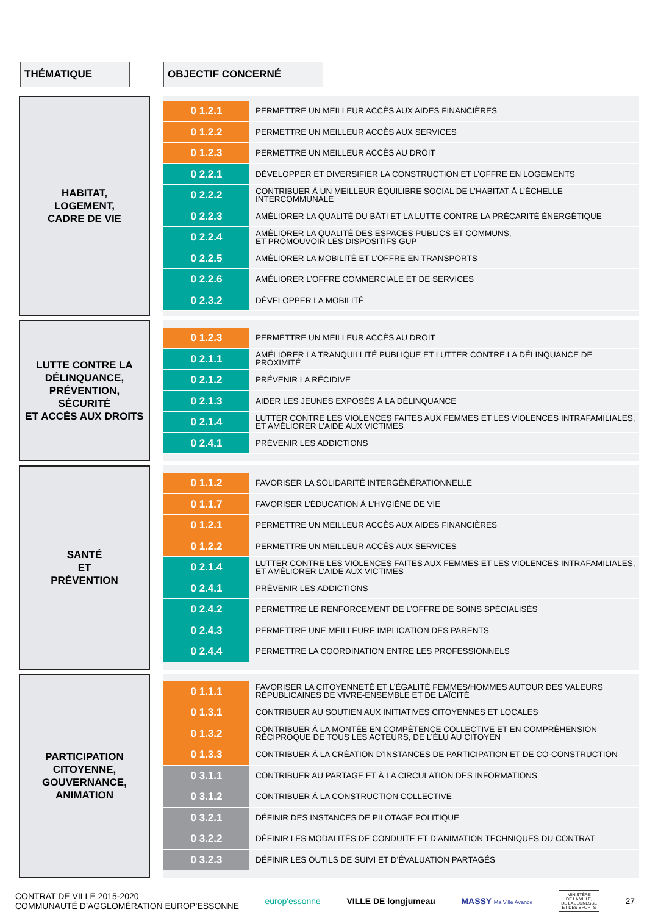THÉMATIQUE OBJECTIF CONCERNÉ
HABITAT,
LOGEMENT,
CADRE DE VIE
| 0 1.2.1 | PERMETTRE UN MEILLEUR ACCÈS AUX AIDES FINANCIÈRES |
| 0 1.2.2 | PERMETTRE UN MEILLEUR ACCÈS AUX SERVICES |
| 0 1.2.3 | PERMETTRE UN MEILLEUR ACCÈS AU DROIT |
| 0 2.2.1 | DÉVELOPPER ET DIVERSIFIER LA CONSTRUCTION ET L’OFFRE EN LOGEMENTS |
| 0 2.2.2 | CONTRIBUER À UN MEILLEUR ÉQUILIBRE SOCIAL DE L’HABITAT À L’ÉCHELLE INTERCOMMUNALE |
| 0 2.2.3 | AMÉLIORER LA QUALITÉ DU BÂTI ET LA LUTTE CONTRE LA PRÉCARITÉ ÉNERGÉTIQUE |
| 0 2.2.4 | AMÉLIORER LA QUALITÉ DES ESPACES PUBLICS ET COMMUNS, ET PROMOUVOIR LES DISPOSITIFS GUP |
| 0 2.2.5 | AMÉLIORER LA MOBILITÉ ET L’OFFRE EN TRANSPORTS |
| 0 2.2.6 | AMÉLIORER L’OFFRE COMMERCIALE ET DE SERVICES |
| 0 2.3.2 | DÉVELOPPER LA MOBILITÉ |
LUTTE CONTRE LA
DÉLINQUANCE,
PRÉVENTION,
SÉCURITÉ
ET ACCÈS AUX DROITS
| 0 1.2.3 | PERMETTRE UN MEILLEUR ACCÈS AU DROIT |
| 0 2.1.1 | AMÉLIORER LA TRANQUILLITÉ PUBLIQUE ET LUTTER CONTRE LA DÉLINQUANCE DE PROXIMITÉ |
| 0 2.1.2 | PRÉVENIR LA RÉCIDIVE |
| 0 2.1.3 | AIDER LES JEUNES EXPOSÉS À LA DÉLINQUANCE |
| 0 2.1.4 | LUTTER CONTRE LES VIOLENCES FAITES AUX FEMMES ET LES VIOLENCES INTRAFAMILIALES, ET AMÉLIORER L’AIDE AUX VICTIMES |
| 0 2.4.1 | PRÉVENIR LES ADDICTIONS |
SANTÉ
ET
PRÉVENTION
| 0 1.1.2 | FAVORISER LA SOLIDARITÉ INTERGÉNÉRATIONNELLE |
| 0 1.1.7 | FAVORISER L’ÉDUCATION À L’HYGIÈNE DE VIE |
| 0 1.2.1 | PERMETTRE UN MEILLEUR ACCÈS AUX AIDES FINANCIÈRES |
| 0 1.2.2 | PERMETTRE UN MEILLEUR ACCÈS AUX SERVICES |
| 0 2.1.4 | LUTTER CONTRE LES VIOLENCES FAITES AUX FEMMES ET LES VIOLENCES INTRAFAMILIALES, ET AMÉLIORER L’AIDE AUX VICTIMES |
| 0 2.4.1 | PRÉVENIR LES ADDICTIONS |
| 0 2.4.2 | PERMETTRE LE RENFORCEMENT DE L’OFFRE DE SOINS SPÉCIALISÉS |
| 0 2.4.3 | PERMETTRE UNE MEILLEURE IMPLICATION DES PARENTS |
| 0 2.4.4 | PERMETTRE LA COORDINATION ENTRE LES PROFESSIONNELS |
PARTICIPATION
CITOYENNE,
GOUVERNANCE,
ANIMATION
| 0 1.1.1 | FAVORISER LA CITOYENNETÉ ET L’ÉGALITÉ FEMMES/HOMMES AUTOUR DES VALEURS RÉPUBLICAINES DE VIVRE-ENSEMBLE ET DE LAÏCITÉ |
| 0 1.3.1 | CONTRIBUER AU SOUTIEN AUX INITIATIVES CITOYENNES ET LOCALES |
| 0 1.3.2 | CONTRIBUER À LA MONTÉE EN COMPÉTENCE COLLECTIVE ET EN COMPRÉHENSION RÉCIPROQUE DE TOUS LES ACTEURS, DE L’ÉLU AU CITOYEN |
| 0 1.3.3 | CONTRIBUER À LA CRÉATION D’INSTANCES DE PARTICIPATION ET DE CO-CONSTRUCTION |
| 0 3.1.1 | CONTRIBUER AU PARTAGE ET À LA CIRCULATION DES INFORMATIONS |
| 0 3.1.2 | CONTRIBUER À LA CONSTRUCTION COLLECTIVE |
| 0 3.2.1 | DÉFINIR DES INSTANCES DE PILOTAGE POLITIQUE |
| 0 3.2.2 | DÉFINIR LES MODALITÉS DE CONDUITE ET D’ANIMATION TECHNIQUES DU CONTRAT |
| 0 3.2.3 | DÉFINIR LES OUTILS DE SUIVI ET D’ÉVALUATION PARTAGÉS |
CONTRAT DE VILLE 2015-2020
COMMUNAUTÉ D’AGGLOMÉRATION EUROP’ESSONNE
europ'essonne VILLE DE longjumeau MASSY Ma Ville Avance
MINISTÈRE
DE LA VILLE,
DE LA JEUNESSE
ET DES SPORTS
27